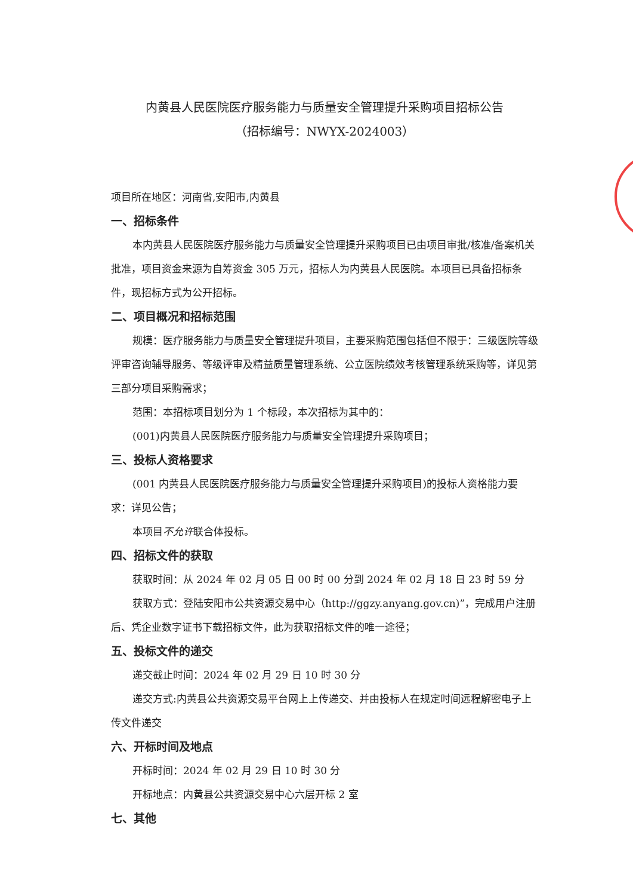内黄县人民医院医疗服务能力与质量安全管理提升采购项目招标公告
（招标编号：NWYX-2024003）
项目所在地区：河南省,安阳市,内黄县
一、招标条件
本内黄县人民医院医疗服务能力与质量安全管理提升采购项目已由项目审批/核准/备案机关批准，项目资金来源为自筹资金 305 万元，招标人为内黄县人民医院。本项目已具备招标条件，现招标方式为公开招标。
二、项目概况和招标范围
规模：医疗服务能力与质量安全管理提升项目，主要采购范围包括但不限于：三级医院等级评审咨询辅导服务、等级评审及精益质量管理系统、公立医院绩效考核管理系统采购等，详见第三部分项目采购需求；
范围：本招标项目划分为 1 个标段，本次招标为其中的：
(001)内黄县人民医院医疗服务能力与质量安全管理提升采购项目；
三、投标人资格要求
(001 内黄县人民医院医疗服务能力与质量安全管理提升采购项目)的投标人资格能力要求：详见公告；
本项目不允许联合体投标。
四、招标文件的获取
获取时间：从 2024 年 02 月 05 日 00 时 00 分到 2024 年 02 月 18 日 23 时 59 分
获取方式：登陆安阳市公共资源交易中心（http://ggzy.anyang.gov.cn)”，完成用户注册后、凭企业数字证书下载招标文件，此为获取招标文件的唯一途径；
五、投标文件的递交
递交截止时间：2024 年 02 月 29 日 10 时 30 分
递交方式:内黄县公共资源交易平台网上上传递交、并由投标人在规定时间远程解密电子上传文件递交
六、开标时间及地点
开标时间：2024 年 02 月 29 日 10 时 30 分
开标地点：内黄县公共资源交易中心六层开标 2 室
七、其他